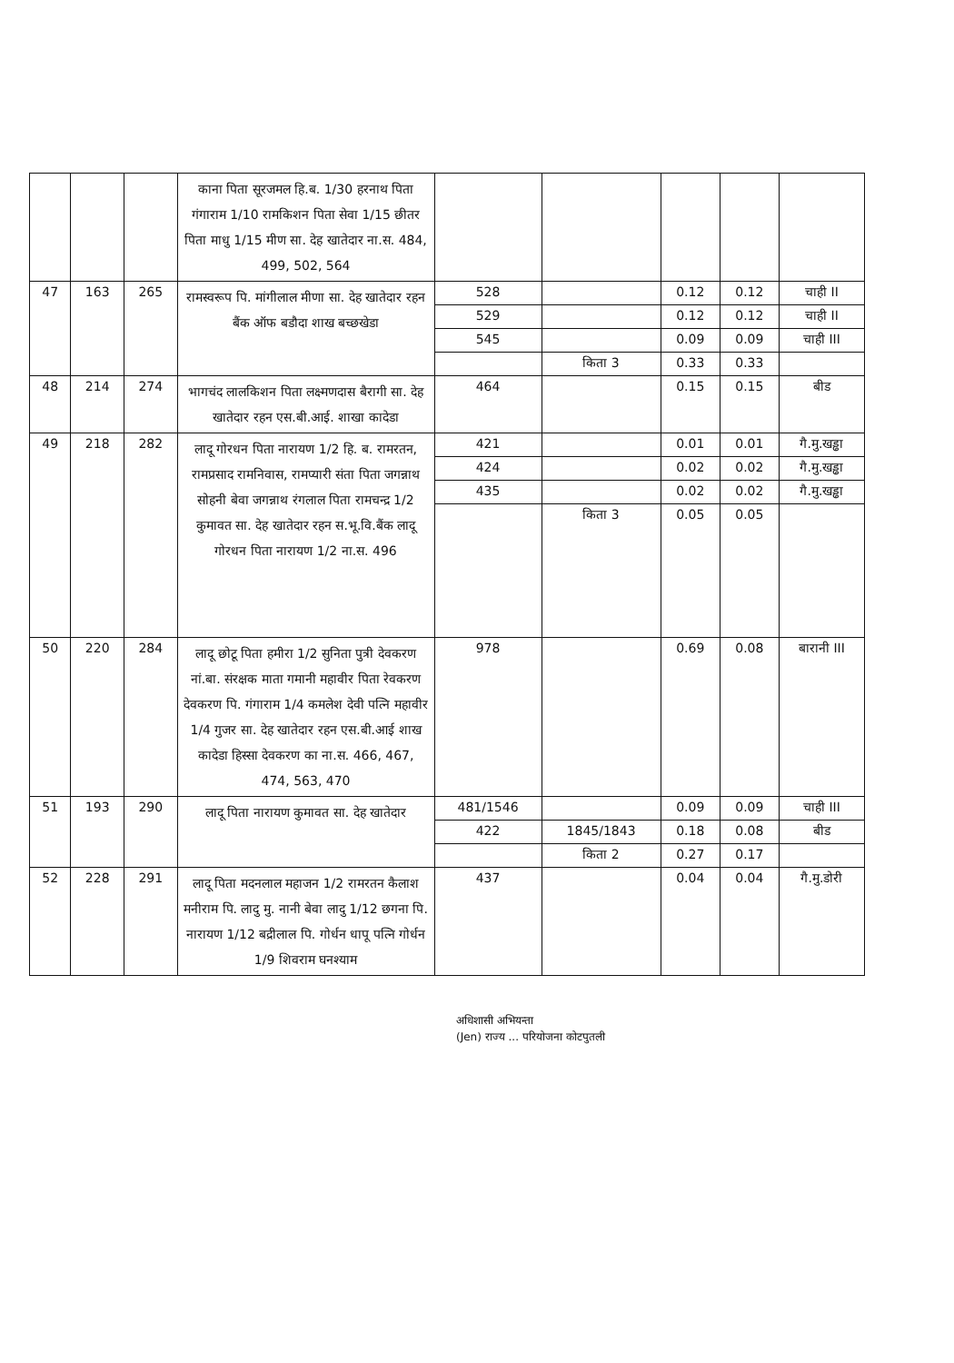| | | | काना पिता सूरजमल हि.ब. 1/30 हरनाथ पिता गंगाराम 1/10 रामकिशन पिता सेवा 1/15 छीतर पिता माधु 1/15 मीण सा. देह खातेदार ना.स. 484, 499, 502, 564 | | | | | |
| 47 | 163 | 265 | रामस्वरूप पि. मांगीलाल मीणा सा. देह खातेदार रहन बैंक ऑफ बडौदा शाख बच्छखेडा | 528 | | 0.12 | 0.12 | चाही II |
| | | | | 529 | | 0.12 | 0.12 | चाही II |
| | | | | 545 | | 0.09 | 0.09 | चाही III |
| | | | | | किता 3 | 0.33 | 0.33 | |
| 48 | 214 | 274 | भागचंद लालकिशन पिता लक्ष्मणदास बैरागी सा. देह खातेदार रहन एस.बी.आई. शाखा कादेडा | 464 | | 0.15 | 0.15 | बीड |
| 49 | 218 | 282 | लादू गोरधन पिता नारायण 1/2 हि. ब. रामरतन, रामप्रसाद रामनिवास, रामप्यारी संता पिता जगन्नाथ सोहनी बेवा जगन्नाथ रंगलाल पिता रामचन्द्र 1/2 कुमावत सा. देह खातेदार रहन स.भू.वि.बैंक लादू गोरधन पिता नारायण 1/2 ना.स. 496 | 421 | | 0.01 | 0.01 | गै.मु.खड्ढा |
| | | | | 424 | | 0.02 | 0.02 | गै.मु.खड्ढा |
| | | | | 435 | | 0.02 | 0.02 | गै.मु.खड्ढा |
| | | | | | किता 3 | 0.05 | 0.05 | |
| 50 | 220 | 284 | लादू छोटू पिता हमीरा 1/2 सुनिता पुत्री देवकरण नां.बा. संरक्षक माता गमानी महावीर पिता रेवकरण देवकरण पि. गंगाराम 1/4 कमलेश देवी पत्नि महावीर 1/4 गुजर सा. देह खातेदार रहन एस.बी.आई शाख कादेडा हिस्सा देवकरण का ना.स. 466, 467, 474, 563, 470 | 978 | | 0.69 | 0.08 | बारानी III |
| 51 | 193 | 290 | लादू पिता नारायण कुमावत सा. देह खातेदार | 481/1546 | | 0.09 | 0.09 | चाही III |
| | | | | 422 | 1845/1843 | 0.18 | 0.08 | बीड |
| | | | | | किता 2 | 0.27 | 0.17 | |
| 52 | 228 | 291 | लादू पिता मदनलाल महाजन 1/2 रामरतन कैलाश मनीराम पि. लादु मु. नानी बेवा लादु 1/12 छगना पि. नारायण 1/12 बद्रीलाल पि. गोर्धन धापू पत्नि गोर्धन 1/9 शिवराम घनश्याम | 437 | | 0.04 | 0.04 | गै.मु.डोरी |
अधिशासी अभियन्ता
(Jen) राज्य ... परियोजना कोटपुतली